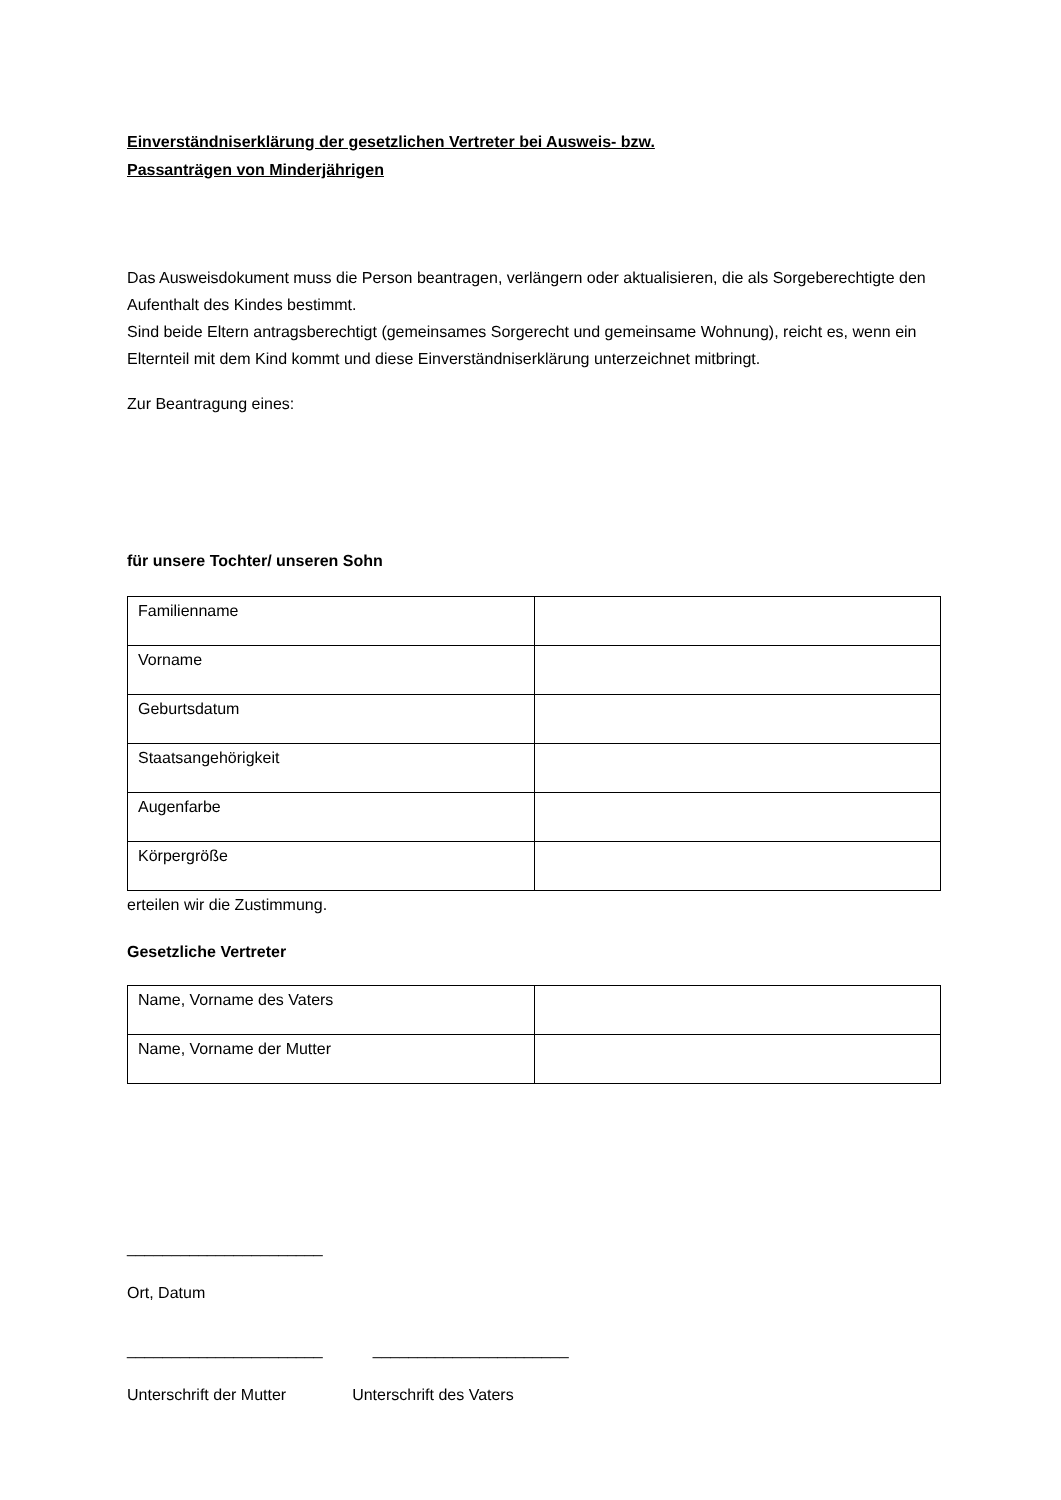Einverständniserklärung der gesetzlichen Vertreter bei Ausweis- bzw.
Passanträgen von Minderjährigen
Das Ausweisdokument muss die Person beantragen, verlängern oder aktualisieren, die als Sorgeberechtigte den Aufenthalt des Kindes bestimmt.
Sind beide Eltern antragsberechtigt (gemeinsames Sorgerecht und gemeinsame Wohnung), reicht es, wenn ein Elternteil mit dem Kind kommt und diese Einverständniserklärung unterzeichnet mitbringt.
Zur Beantragung eines:
für unsere Tochter/ unseren Sohn
| Familienname | |
| Vorname | |
| Geburtsdatum | |
| Staatsangehörigkeit | |
| Augenfarbe | |
| Körpergröße | |
erteilen wir die Zustimmung.
Gesetzliche Vertreter
| Name, Vorname des Vaters | |
| Name, Vorname der Mutter | |
______________________
Ort, Datum
______________________ ______________________
Unterschrift der Mutter Unterschrift des Vaters